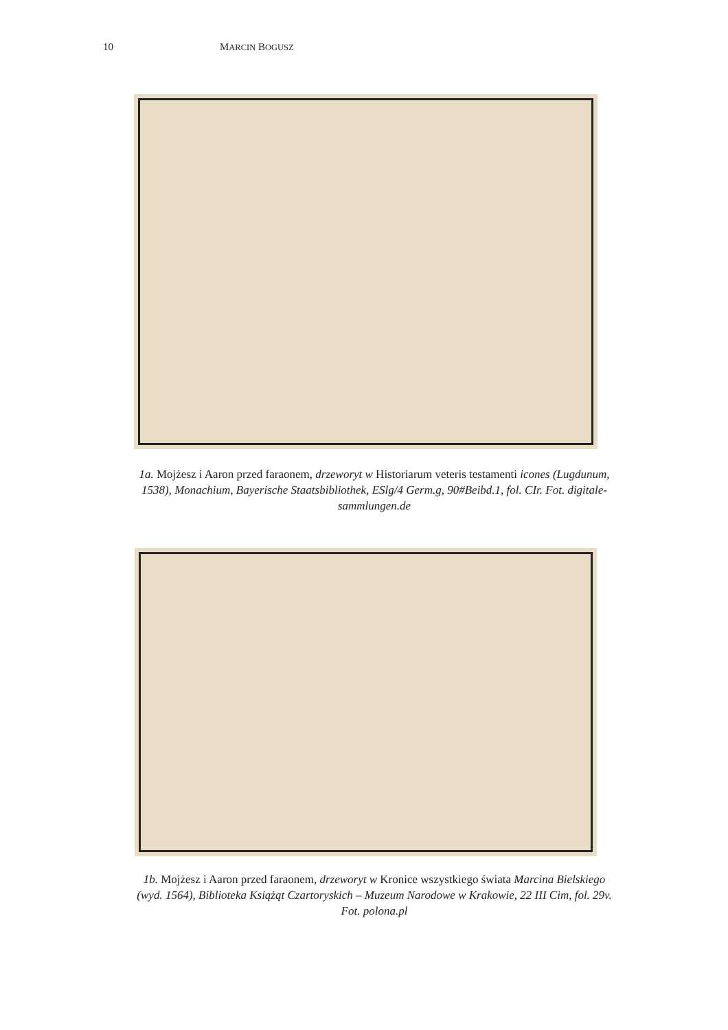10 MARCIN BOGUSZ
1a. Mojżesz i Aaron przed faraonem, drzeworyt w Historiarum veteris testamenti icones (Lugdunum, 1538), Monachium, Bayerische Staatsbibliothek, ESlg/4 Germ.g, 90#Beibd.1, fol. CIr. Fot. digitale-sammlungen.de
1b. Mojżesz i Aaron przed faraonem, drzeworyt w Kronice wszystkiego świata Marcina Bielskiego (wyd. 1564), Biblioteka Książąt Czartoryskich – Muzeum Narodowe w Krakowie, 22 III Cim, fol. 29v. Fot. polona.pl